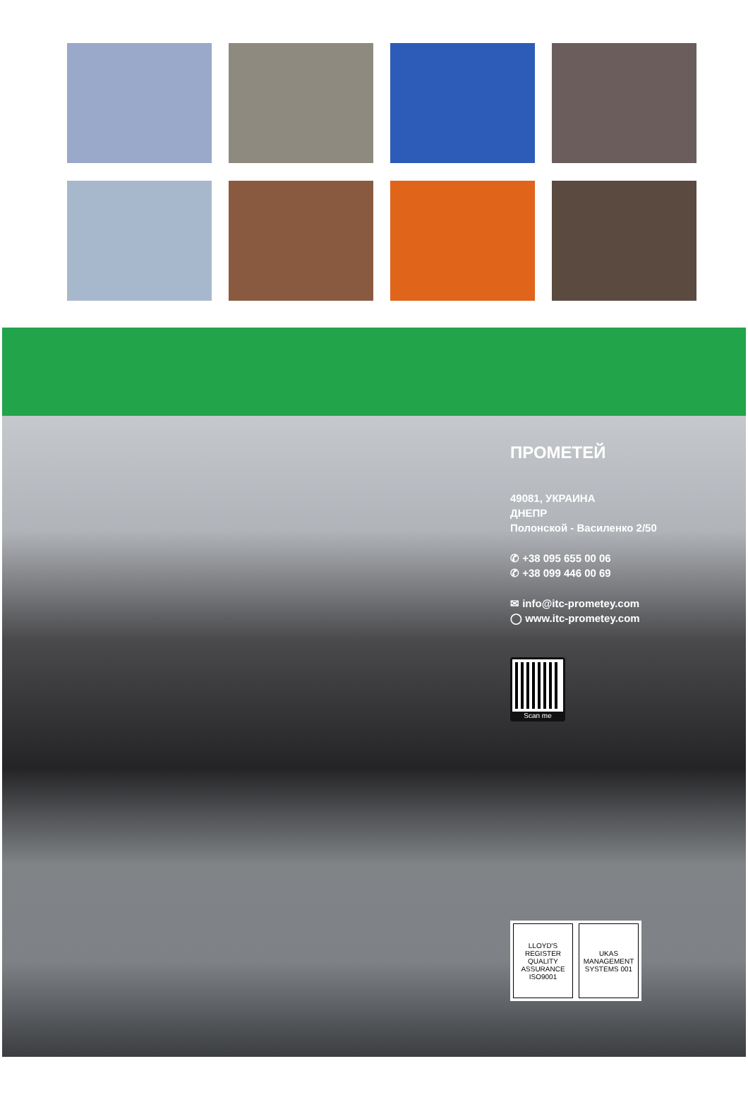ПРОМЕТЕЙ
49081, УКРАИНА
ДНЕПР
Полонской - Василенко 2/50
✆ +38 095 655 00 06
✆ +38 099 446 00 69
✉ info@itc-prometey.com
◯ www.itc-prometey.com
Scan me
LLOYD'S REGISTER QUALITY ASSURANCE ISO9001
UKAS MANAGEMENT SYSTEMS 001